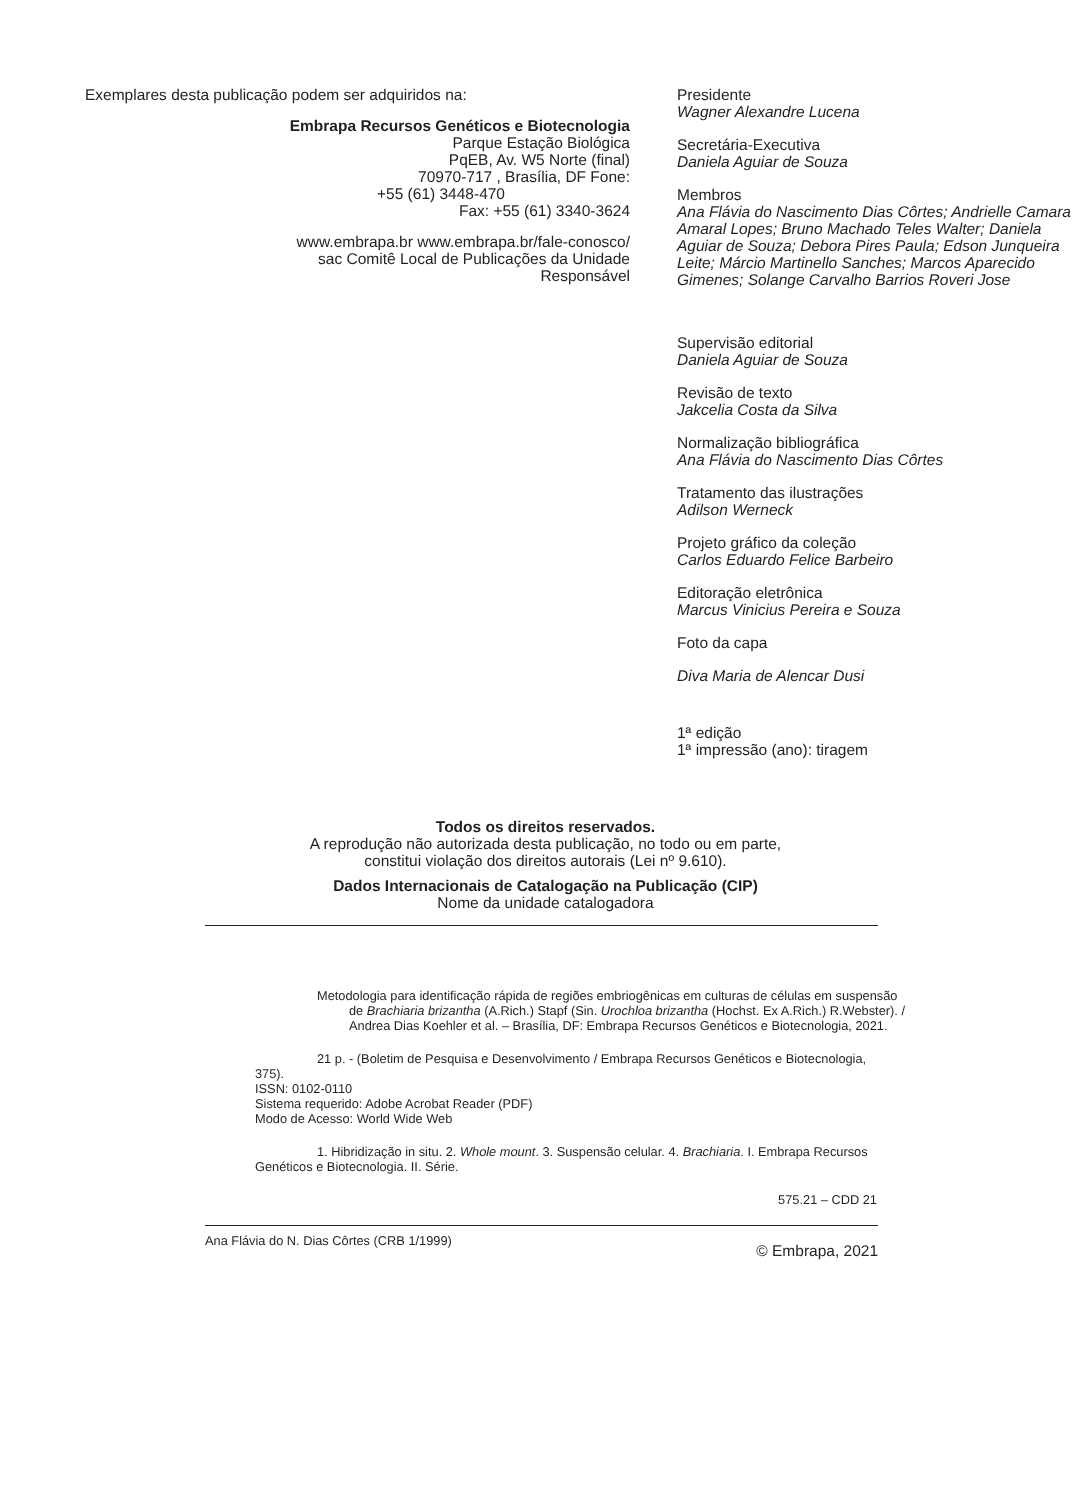Exemplares desta publicação podem ser adquiridos na:
Embrapa Recursos Genéticos e Biotecnologia
Parque Estação Biológica
PqEB, Av. W5 Norte (final)
70970-717 , Brasília, DF Fone:
+55 (61) 3448-470
Fax: +55 (61) 3340-3624
www.embrapa.br www.embrapa.br/fale-conosco/
sac Comitê Local de Publicações da Unidade
Responsável
Presidente
Wagner Alexandre Lucena
Secretária-Executiva
Daniela Aguiar de Souza
Membros
Ana Flávia do Nascimento Dias Côrtes; Andrielle Camara Amaral Lopes; Bruno Machado Teles Walter; Daniela Aguiar de Souza; Debora Pires Paula; Edson Junqueira Leite; Márcio Martinello Sanches; Marcos Aparecido Gimenes; Solange Carvalho Barrios Roveri Jose
Supervisão editorial
Daniela Aguiar de Souza
Revisão de texto
Jakcelia Costa da Silva
Normalização bibliográfica
Ana Flávia do Nascimento Dias Côrtes
Tratamento das ilustrações
Adilson Werneck
Projeto gráfico da coleção
Carlos Eduardo Felice Barbeiro
Editoração eletrônica
Marcus Vinicius Pereira e Souza
Foto da capa
Diva Maria de Alencar Dusi
1ª edição
1ª impressão (ano): tiragem
Todos os direitos reservados.
A reprodução não autorizada desta publicação, no todo ou em parte,
constitui violação dos direitos autorais (Lei nº 9.610).
Dados Internacionais de Catalogação na Publicação (CIP)
Nome da unidade catalogadora
Metodologia para identificação rápida de regiões embriogênicas em culturas de células em suspensão de Brachiaria brizantha (A.Rich.) Stapf (Sin. Urochloa brizantha (Hochst. Ex A.Rich.) R.Webster). / Andrea Dias Koehler et al. – Brasília, DF: Embrapa Recursos Genéticos e Biotecnologia, 2021.
21 p. - (Boletim de Pesquisa e Desenvolvimento / Embrapa Recursos Genéticos e Biotecnologia, 375).
ISSN: 0102-0110
Sistema requerido: Adobe Acrobat Reader (PDF)
Modo de Acesso: World Wide Web
1. Hibridização in situ. 2. Whole mount. 3. Suspensão celular. 4. Brachiaria. I. Embrapa Recursos Genéticos e Biotecnologia. II. Série.
575.21 – CDD 21
Ana Flávia do N. Dias Côrtes (CRB 1/1999) © Embrapa, 2021